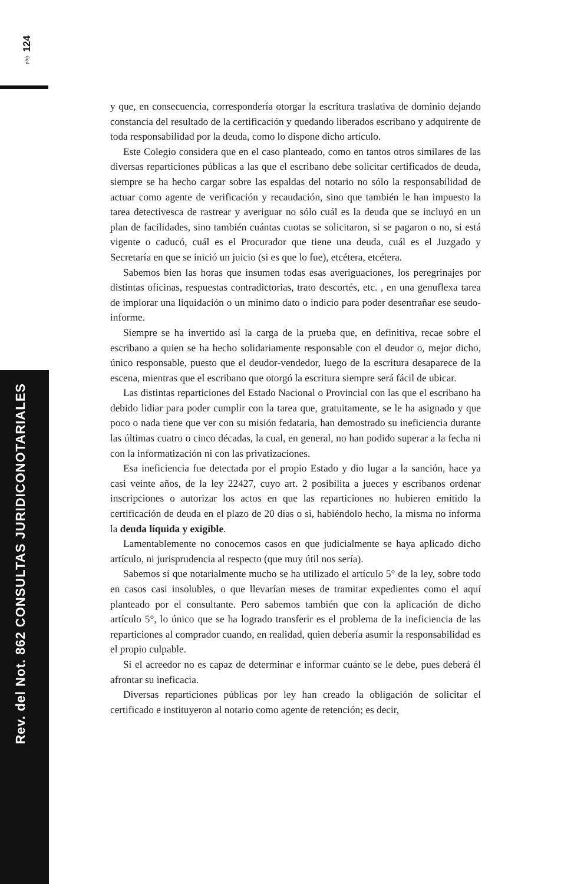pág. 124
Rev. del Not. 862 CONSULTAS JURIDICONOTARIALES
y que, en consecuencia, correspondería otorgar la escritura traslativa de dominio dejando constancia del resultado de la certificación y quedando liberados escribano y adquirente de toda responsabilidad por la deuda, como lo dispone dicho artículo.
Este Colegio considera que en el caso planteado, como en tantos otros similares de las diversas reparticiones públicas a las que el escribano debe solicitar certificados de deuda, siempre se ha hecho cargar sobre las espaldas del notario no sólo la responsabilidad de actuar como agente de verificación y recaudación, sino que también le han impuesto la tarea detectivesca de rastrear y averiguar no sólo cuál es la deuda que se incluyó en un plan de facilidades, sino también cuántas cuotas se solicitaron, si se pagaron o no, si está vigente o caducó, cuál es el Procurador que tiene una deuda, cuál es el Juzgado y Secretaría en que se inició un juicio (si es que lo fue), etcétera, etcétera.
Sabemos bien las horas que insumen todas esas averiguaciones, los peregrinajes por distintas oficinas, respuestas contradictorias, trato descortés, etc. , en una genuflexa tarea de implorar una liquidación o un mínimo dato o indicio para poder desentrañar ese seudo-informe.
Siempre se ha invertido así la carga de la prueba que, en definitiva, recae sobre el escribano a quien se ha hecho solidariamente responsable con el deudor o, mejor dicho, único responsable, puesto que el deudor-vendedor, luego de la escritura desaparece de la escena, mientras que el escribano que otorgó la escritura siempre será fácil de ubicar.
Las distintas reparticiones del Estado Nacional o Provincial con las que el escribano ha debido lidiar para poder cumplir con la tarea que, gratuitamente, se le ha asignado y que poco o nada tiene que ver con su misión fedataria, han demostrado su ineficiencia durante las últimas cuatro o cinco décadas, la cual, en general, no han podido superar a la fecha ni con la informatización ni con las privatizaciones.
Esa ineficiencia fue detectada por el propio Estado y dio lugar a la sanción, hace ya casi veinte años, de la ley 22427, cuyo art. 2 posibilita a jueces y escribanos ordenar inscripciones o autorizar los actos en que las reparticiones no hubieren emitido la certificación de deuda en el plazo de 20 días o si, habiéndolo hecho, la misma no informa la deuda líquida y exigible.
Lamentablemente no conocemos casos en que judicialmente se haya aplicado dicho artículo, ni jurisprudencia al respecto (que muy útil nos sería).
Sabemos sí que notarialmente mucho se ha utilizado el artículo 5° de la ley, sobre todo en casos casi insolubles, o que llevarían meses de tramitar expedientes como el aquí planteado por el consultante. Pero sabemos también que con la aplicación de dicho artículo 5°, lo único que se ha logrado transferir es el problema de la ineficiencia de las reparticiones al comprador cuando, en realidad, quien debería asumir la responsabilidad es el propio culpable.
Si el acreedor no es capaz de determinar e informar cuánto se le debe, pues deberá él afrontar su ineficacia.
Diversas reparticiones públicas por ley han creado la obligación de solicitar el certificado e instituyeron al notario como agente de retención; es decir,